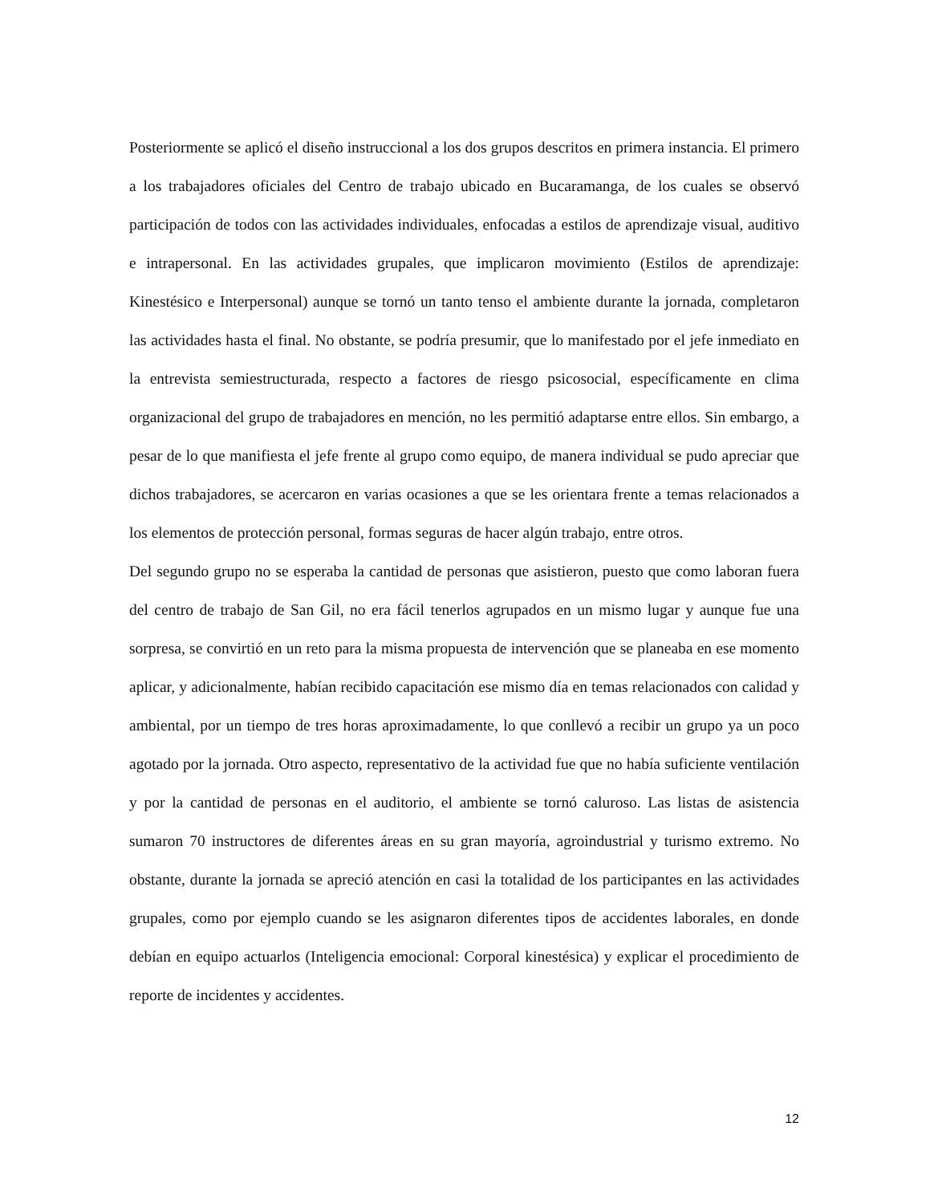Posteriormente se aplicó el diseño instruccional a los dos grupos descritos en primera instancia. El primero a los trabajadores oficiales del Centro de trabajo ubicado en Bucaramanga, de los cuales se observó participación de todos con las actividades individuales, enfocadas a estilos de aprendizaje visual, auditivo e intrapersonal. En las actividades grupales, que implicaron movimiento (Estilos de aprendizaje: Kinestésico e Interpersonal) aunque se tornó un tanto tenso el ambiente durante la jornada, completaron las actividades hasta el final. No obstante, se podría presumir, que lo manifestado por el jefe inmediato en la entrevista semiestructurada, respecto a factores de riesgo psicosocial, específicamente en clima organizacional del grupo de trabajadores en mención, no les permitió adaptarse entre ellos. Sin embargo, a pesar de lo que manifiesta el jefe frente al grupo como equipo, de manera individual se pudo apreciar que dichos trabajadores, se acercaron en varias ocasiones a que se les orientara frente a temas relacionados a los elementos de protección personal, formas seguras de hacer algún trabajo, entre otros.
Del segundo grupo no se esperaba la cantidad de personas que asistieron, puesto que como laboran fuera del centro de trabajo de San Gil, no era fácil tenerlos agrupados en un mismo lugar y aunque fue una sorpresa, se convirtió en un reto para la misma propuesta de intervención que se planeaba en ese momento aplicar, y adicionalmente, habían recibido capacitación ese mismo día en temas relacionados con calidad y ambiental, por un tiempo de tres horas aproximadamente, lo que conllevó a recibir un grupo ya un poco agotado por la jornada. Otro aspecto, representativo de la actividad fue que no había suficiente ventilación y por la cantidad de personas en el auditorio, el ambiente se tornó caluroso. Las listas de asistencia sumaron 70 instructores de diferentes áreas en su gran mayoría, agroindustrial y turismo extremo. No obstante, durante la jornada se apreció atención en casi la totalidad de los participantes en las actividades grupales, como por ejemplo cuando se les asignaron diferentes tipos de accidentes laborales, en donde debían en equipo actuarlos (Inteligencia emocional: Corporal kinestésica) y explicar el procedimiento de reporte de incidentes y accidentes.
12